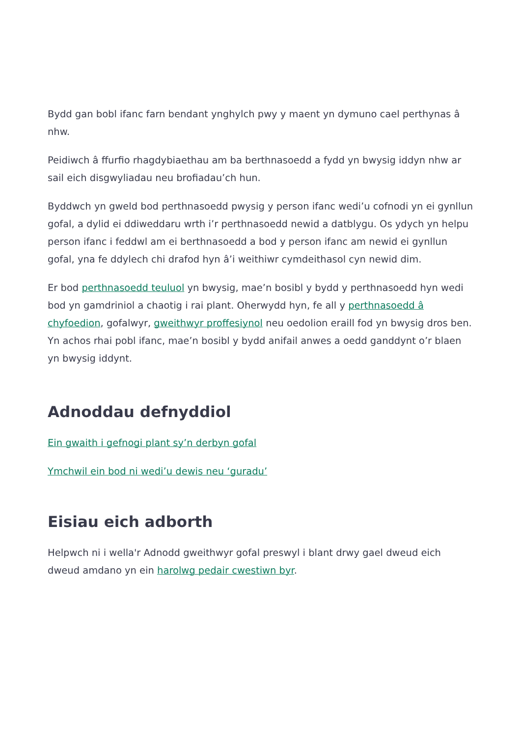Bydd gan bobl ifanc farn bendant ynghylch pwy y maent yn dymuno cael perthynas â nhw.
Peidiwch â ffurfio rhagdybiaethau am ba berthnasoedd a fydd yn bwysig iddyn nhw ar sail eich disgwyliadau neu brofiadau’ch hun.
Byddwch yn gweld bod perthnasoedd pwysig y person ifanc wedi’u cofnodi yn ei gynllun gofal, a dylid ei ddiweddaru wrth i’r perthnasoedd newid a datblygu. Os ydych yn helpu person ifanc i feddwl am ei berthnasoedd a bod y person ifanc am newid ei gynllun gofal, yna fe ddylech chi drafod hyn â’i weithiwr cymdeithasol cyn newid dim.
Er bod perthnasoedd teuluol yn bwysig, mae’n bosibl y bydd y perthnasoedd hyn wedi bod yn gamdriniol a chaotig i rai plant. Oherwydd hyn, fe all y perthnasoedd â chyfoedion, gofalwyr, gweithwyr proffesiynol neu oedolion eraill fod yn bwysig dros ben. Yn achos rhai pobl ifanc, mae’n bosibl y bydd anifail anwes a oedd ganddynt o’r blaen yn bwysig iddynt.
Adnoddau defnyddiol
Ein gwaith i gefnogi plant sy’n derbyn gofal
Ymchwil ein bod ni wedi’u dewis neu ‘guradu’
Eisiau eich adborth
Helpwch ni i wella'r Adnodd gweithwyr gofal preswyl i blant drwy gael dweud eich dweud amdano yn ein harolwg pedair cwestiwn byr.